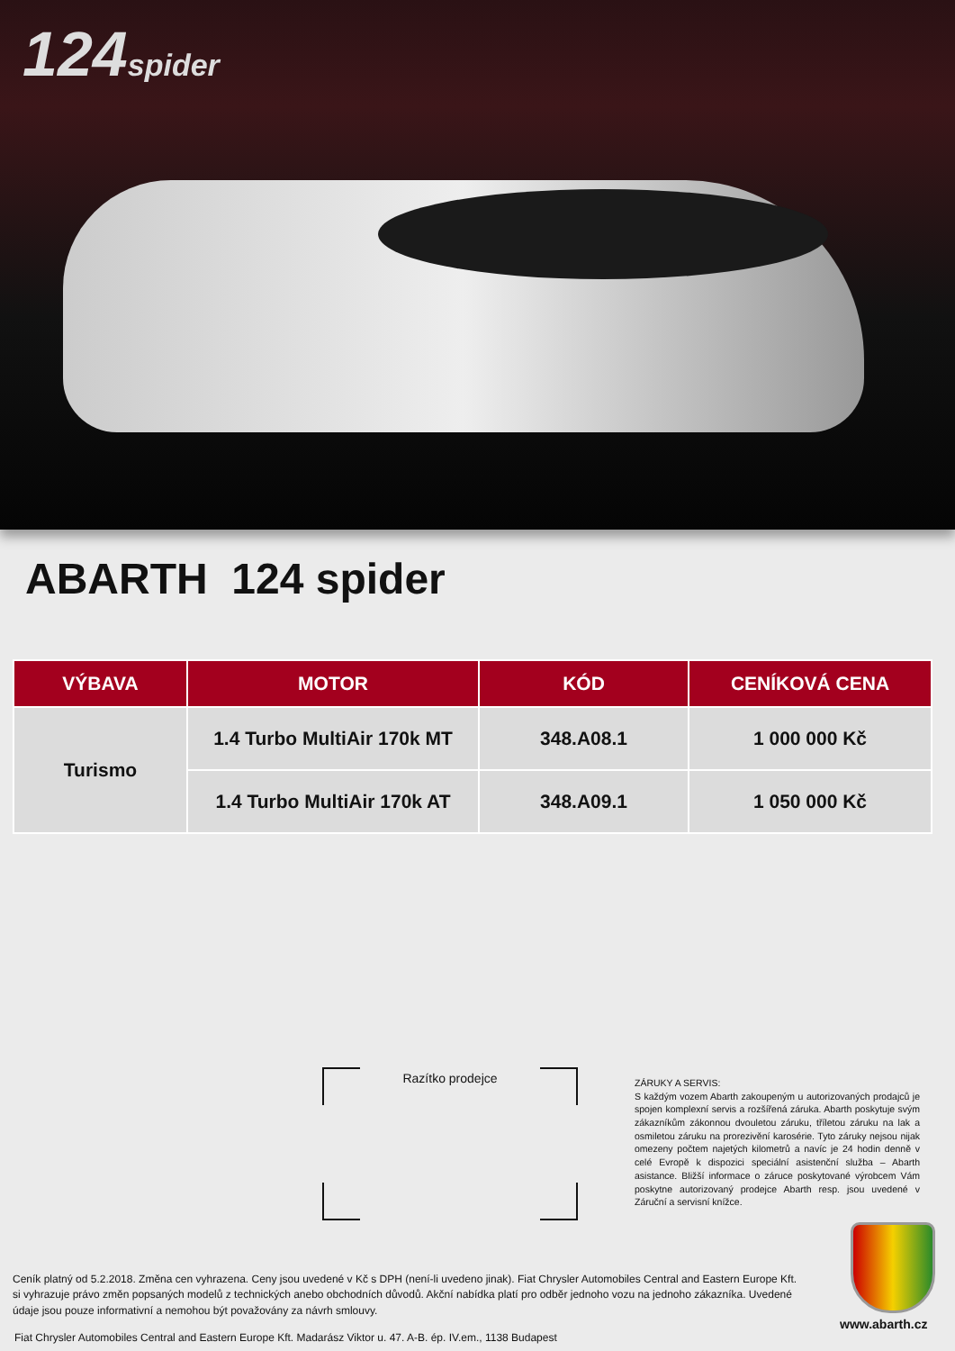124spider
ABARTH 124 spider
| VÝBAVA | MOTOR | KÓD | CENÍKOVÁ CENA |
| --- | --- | --- | --- |
| Turismo | 1.4 Turbo MultiAir 170k MT | 348.A08.1 | 1 000 000 Kč |
| | 1.4 Turbo MultiAir 170k AT | 348.A09.1 | 1 050 000 Kč |
Razítko prodejce
ZÁRUKY A SERVIS:
S každým vozem Abarth zakoupeným u autorizovaných prodajců je spojen komplexní servis a rozšířená záruka. Abarth poskytuje svým zákazníkům zákonnou dvouletou záruku, tříletou záruku na lak a osmiletou záruku na prorezivění karosérie. Tyto záruky nejsou nijak omezeny počtem najetých kilometrů a navíc je 24 hodin denně v celé Evropě k dispozici speciální asistenční služba – Abarth asistance. Bližší informace o záruce poskytované výrobcem Vám poskytne autorizovaný prodejce Abarth resp. jsou uvedené v Záruční a servisní knížce.
Ceník platný od 5.2.2018. Změna cen vyhrazena. Ceny jsou uvedené v Kč s DPH (není-li uvedeno jinak). Fiat Chrysler Automobiles Central and Eastern Europe Kft. si vyhrazuje právo změn popsaných modelů z technických anebo obchodních důvodů. Akční nabídka platí pro odběr jednoho vozu na jednoho zákazníka. Uvedené údaje jsou pouze informativní a nemohou být považovány za návrh smlouvy.
www.abarth.cz
Fiat Chrysler Automobiles Central and Eastern Europe Kft. Madarász Viktor u. 47. A-B. ép. IV.em., 1138 Budapest